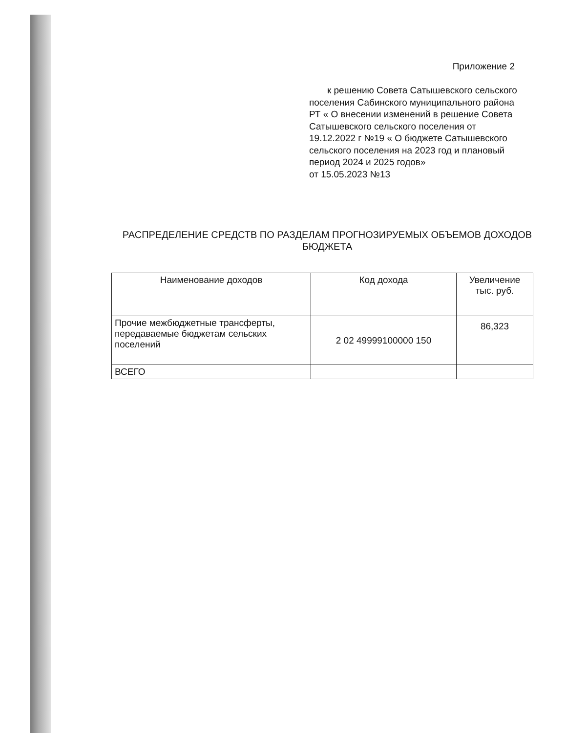Приложение 2
к решению Совета Сатышевского сельского поселения Сабинского муниципального района РТ « О внесении изменений в решение Совета Сатышевского сельского поселения от 19.12.2022 г №19 « О бюджете Сатышевского сельского поселения на 2023 год и плановый период 2024 и 2025 годов»
от 15.05.2023 №13
РАСПРЕДЕЛЕНИЕ СРЕДСТВ ПО РАЗДЕЛАМ ПРОГНОЗИРУЕМЫХ ОБЪЕМОВ ДОХОДОВ БЮДЖЕТА
| Наименование доходов | Код дохода | Увеличение тыс. руб. |
| --- | --- | --- |
| Прочие межбюджетные трансферты, передаваемые бюджетам сельских поселений | 2 02 49999100000 150 | 86,323 |
| ВСЕГО | | |